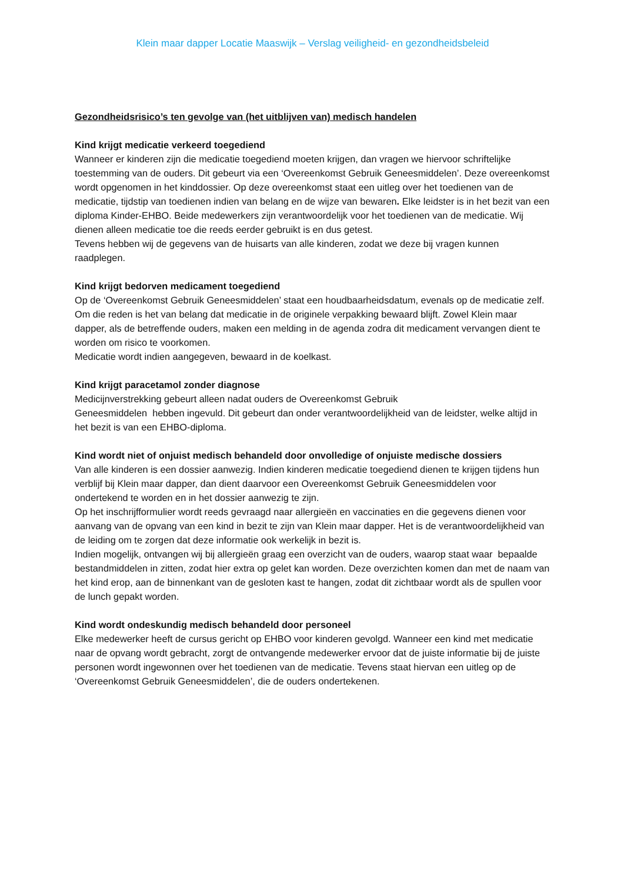Klein maar dapper Locatie Maaswijk – Verslag veiligheid- en gezondheidsbeleid
Gezondheidsrisico’s ten gevolge van (het uitblijven van) medisch handelen
Kind krijgt medicatie verkeerd toegediend
Wanneer er kinderen zijn die medicatie toegediend moeten krijgen, dan vragen we hiervoor schriftelijke toestemming van de ouders. Dit gebeurt via een ‘Overeenkomst Gebruik Geneesmiddelen’. Deze overeenkomst wordt opgenomen in het kinddossier. Op deze overeenkomst staat een uitleg over het toedienen van de medicatie, tijdstip van toedienen indien van belang en de wijze van bewaren. Elke leidster is in het bezit van een diploma Kinder-EHBO. Beide medewerkers zijn verantwoordelijk voor het toedienen van de medicatie. Wij dienen alleen medicatie toe die reeds eerder gebruikt is en dus getest.
Tevens hebben wij de gegevens van de huisarts van alle kinderen, zodat we deze bij vragen kunnen raadplegen.
Kind krijgt bedorven medicament toegediend
Op de ‘Overeenkomst Gebruik Geneesmiddelen’ staat een houdbaarheidsdatum, evenals op de medicatie zelf. Om die reden is het van belang dat medicatie in de originele verpakking bewaard blijft. Zowel Klein maar dapper, als de betreffende ouders, maken een melding in de agenda zodra dit medicament vervangen dient te worden om risico te voorkomen.
Medicatie wordt indien aangegeven, bewaard in de koelkast.
Kind krijgt paracetamol zonder diagnose
Medicijnverstrekking gebeurt alleen nadat ouders de Overeenkomst Gebruik
Geneesmiddelen hebben ingevuld. Dit gebeurt dan onder verantwoordelijkheid van de leidster, welke altijd in het bezit is van een EHBO-diploma.
Kind wordt niet of onjuist medisch behandeld door onvolledige of onjuiste medische dossiers
Van alle kinderen is een dossier aanwezig. Indien kinderen medicatie toegediend dienen te krijgen tijdens hun verblijf bij Klein maar dapper, dan dient daarvoor een Overeenkomst Gebruik Geneesmiddelen voor ondertekend te worden en in het dossier aanwezig te zijn.
Op het inschrijfformulier wordt reeds gevraagd naar allergieën en vaccinaties en die gegevens dienen voor aanvang van de opvang van een kind in bezit te zijn van Klein maar dapper. Het is de verantwoordelijkheid van de leiding om te zorgen dat deze informatie ook werkelijk in bezit is.
Indien mogelijk, ontvangen wij bij allergieën graag een overzicht van de ouders, waarop staat waar bepaalde bestandmiddelen in zitten, zodat hier extra op gelet kan worden. Deze overzichten komen dan met de naam van het kind erop, aan de binnenkant van de gesloten kast te hangen, zodat dit zichtbaar wordt als de spullen voor de lunch gepakt worden.
Kind wordt ondeskundig medisch behandeld door personeel
Elke medewerker heeft de cursus gericht op EHBO voor kinderen gevolgd. Wanneer een kind met medicatie naar de opvang wordt gebracht, zorgt de ontvangende medewerker ervoor dat de juiste informatie bij de juiste personen wordt ingewonnen over het toedienen van de medicatie. Tevens staat hiervan een uitleg op de ‘Overeenkomst Gebruik Geneesmiddelen’, die de ouders ondertekenen.